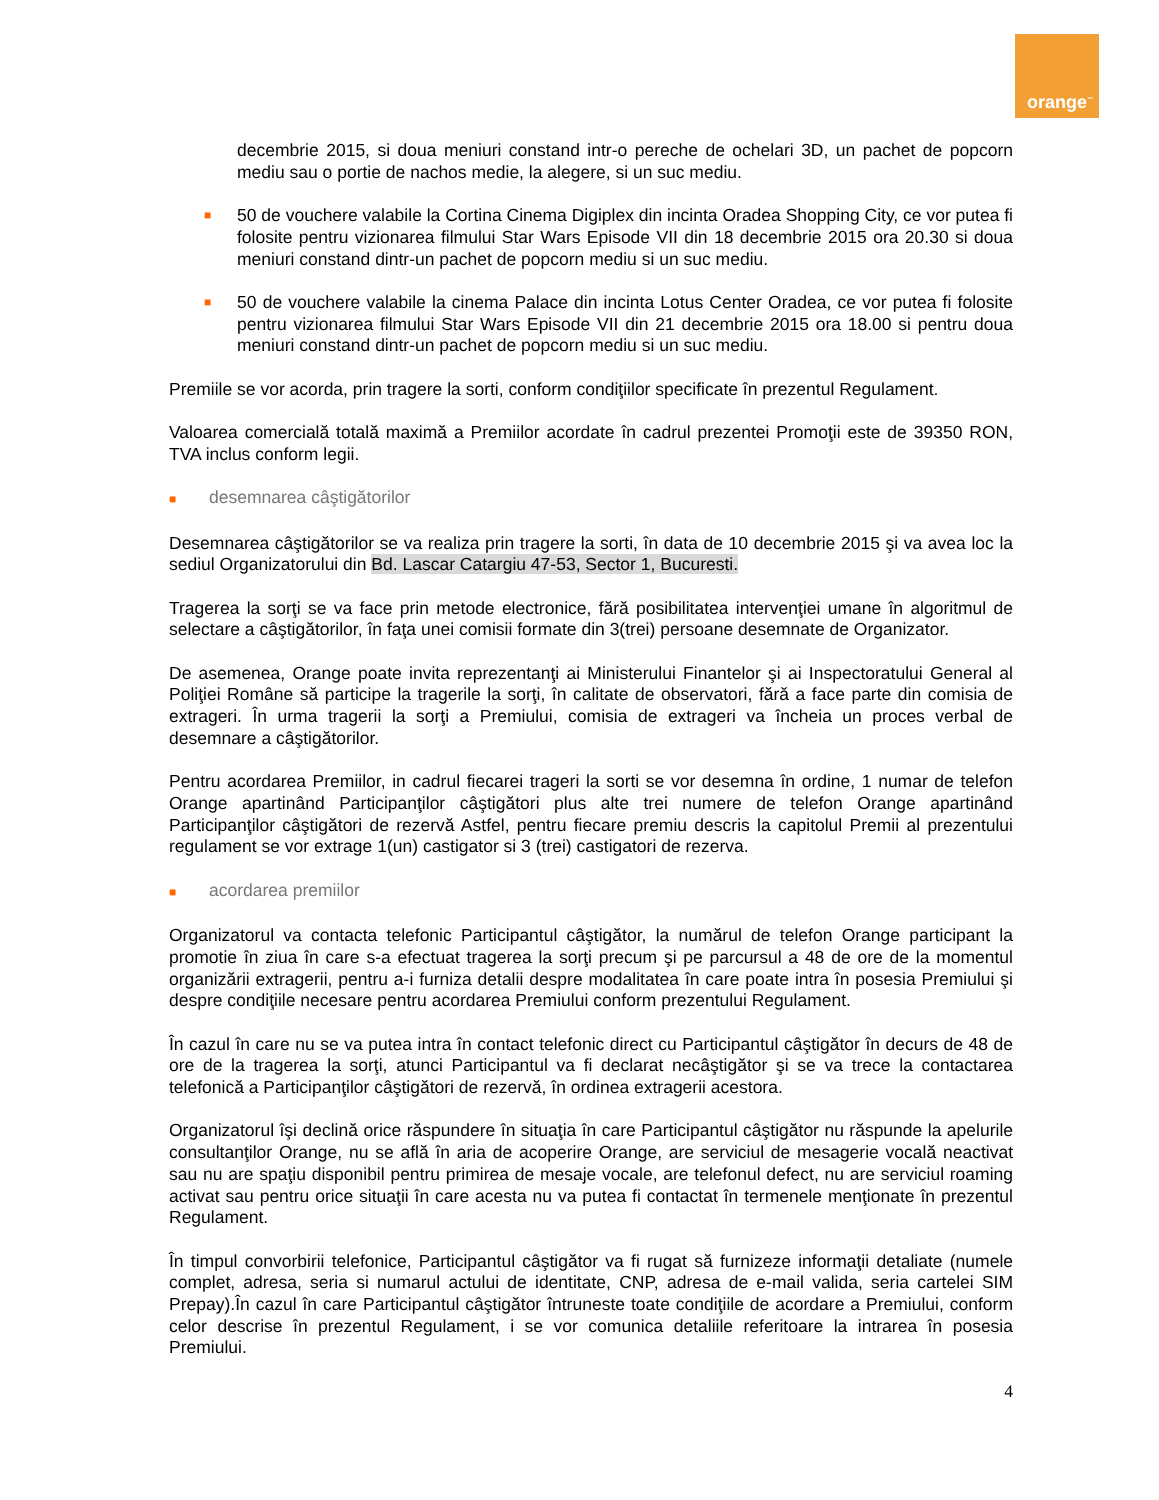orange<sup>™</sup>
decembrie 2015, si doua meniuri constand intr-o pereche de ochelari 3D, un pachet de popcorn mediu sau o portie de nachos medie, la alegere, si un suc mediu.
■ 50 de vouchere valabile la Cortina Cinema Digiplex din incinta Oradea Shopping City, ce vor putea fi folosite pentru vizionarea filmului Star Wars Episode VII din 18 decembrie 2015 ora 20.30 si doua meniuri constand dintr-un pachet de popcorn mediu si un suc mediu.
■ 50 de vouchere valabile la cinema Palace din incinta Lotus Center Oradea, ce vor putea fi folosite pentru vizionarea filmului Star Wars Episode VII din 21 decembrie 2015 ora 18.00 si pentru doua meniuri constand dintr-un pachet de popcorn mediu si un suc mediu.
Premiile se vor acorda, prin tragere la sorti, conform condiţiilor specificate în prezentul Regulament.
Valoarea comercială totală maximă a Premiilor acordate în cadrul prezentei Promoţii este de 39350 RON, TVA inclus conform legii.
■ desemnarea câştigătorilor
Desemnarea câştigătorilor se va realiza prin tragere la sorti, în data de 10 decembrie 2015 şi va avea loc la sediul Organizatorului din Bd. Lascar Catargiu 47-53, Sector 1, Bucuresti.
Tragerea la sorţi se va face prin metode electronice, fără posibilitatea intervenţiei umane în algoritmul de selectare a câştigătorilor, în faţa unei comisii formate din 3(trei) persoane desemnate de Organizator.
De asemenea, Orange poate invita reprezentanţi ai Ministerului Finantelor şi ai Inspectoratului General al Poliţiei Române să participe la tragerile la sorţi, în calitate de observatori, fără a face parte din comisia de extrageri. În urma tragerii la sorţi a Premiului, comisia de extrageri va încheia un proces verbal de desemnare a câştigătorilor.
Pentru acordarea Premiilor, in cadrul fiecarei trageri la sorti se vor desemna în ordine, 1 numar de telefon Orange apartinând Participanţilor câştigători plus alte trei numere de telefon Orange apartinând Participanţilor câştigători de rezervă Astfel, pentru fiecare premiu descris la capitolul Premii al prezentului regulament se vor extrage 1(un) castigator si 3 (trei) castigatori de rezerva.
■ acordarea premiilor
Organizatorul va contacta telefonic Participantul câştigător, la numărul de telefon Orange participant la promotie în ziua în care s-a efectuat tragerea la sorţi precum şi pe parcursul a 48 de ore de la momentul organizării extragerii, pentru a-i furniza detalii despre modalitatea în care poate intra în posesia Premiului şi despre condiţiile necesare pentru acordarea Premiului conform prezentului Regulament.
În cazul în care nu se va putea intra în contact telefonic direct cu Participantul câştigător în decurs de 48 de ore de la tragerea la sorţi, atunci Participantul va fi declarat necâştigător şi se va trece la contactarea telefonică a Participanţilor câştigători de rezervă, în ordinea extragerii acestora.
Organizatorul îşi declină orice răspundere în situaţia în care Participantul câştigător nu răspunde la apelurile consultanţilor Orange, nu se află în aria de acoperire Orange, are serviciul de mesagerie vocală neactivat sau nu are spaţiu disponibil pentru primirea de mesaje vocale, are telefonul defect, nu are serviciul roaming activat sau pentru orice situaţii în care acesta nu va putea fi contactat în termenele menţionate în prezentul Regulament.
În timpul convorbirii telefonice, Participantul câştigător va fi rugat să furnizeze informaţii detaliate (numele complet, adresa, seria si numarul actului de identitate, CNP, adresa de e-mail valida, seria cartelei SIM Prepay).În cazul în care Participantul câştigător întruneste toate condiţiile de acordare a Premiului, conform celor descrise în prezentul Regulament, i se vor comunica detaliile referitoare la intrarea în posesia Premiului.
4